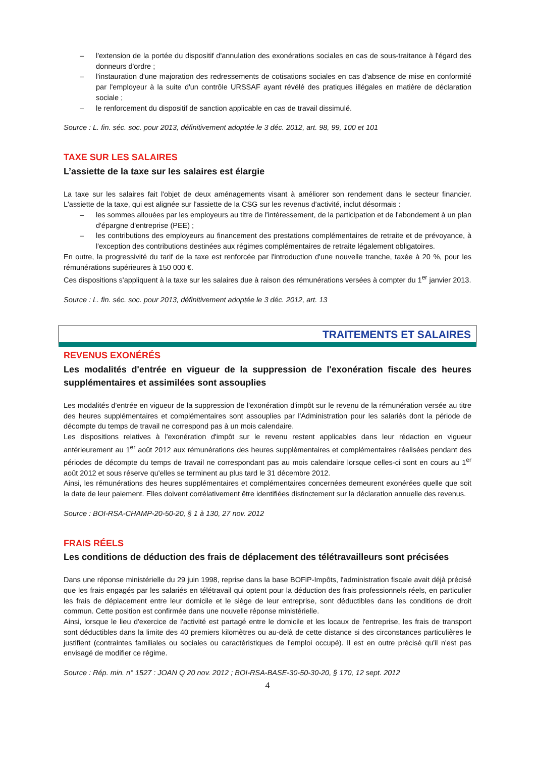– l'extension de la portée du dispositif d'annulation des exonérations sociales en cas de sous-traitance à l'égard des donneurs d'ordre ;
– l'instauration d'une majoration des redressements de cotisations sociales en cas d'absence de mise en conformité par l'employeur à la suite d'un contrôle URSSAF ayant révélé des pratiques illégales en matière de déclaration sociale ;
– le renforcement du dispositif de sanction applicable en cas de travail dissimulé.
Source : L. fin. séc. soc. pour 2013, définitivement adoptée le 3 déc. 2012, art. 98, 99, 100 et 101
TAXE SUR LES SALAIRES
L’assiette de la taxe sur les salaires est élargie
La taxe sur les salaires fait l'objet de deux aménagements visant à améliorer son rendement dans le secteur financier. L'assiette de la taxe, qui est alignée sur l'assiette de la CSG sur les revenus d'activité, inclut désormais :
– les sommes allouées par les employeurs au titre de l'intéressement, de la participation et de l'abondement à un plan d'épargne d'entreprise (PEE) ;
– les contributions des employeurs au financement des prestations complémentaires de retraite et de prévoyance, à l'exception des contributions destinées aux régimes complémentaires de retraite légalement obligatoires.
En outre, la progressivité du tarif de la taxe est renforcée par l'introduction d'une nouvelle tranche, taxée à 20 %, pour les rémunérations supérieures à 150 000 €.
Ces dispositions s'appliquent à la taxe sur les salaires due à raison des rémunérations versées à compter du 1<sup>er</sup> janvier 2013.
Source : L. fin. séc. soc. pour 2013, définitivement adoptée le 3 déc. 2012, art. 13
TRAITEMENTS ET SALAIRES
REVENUS EXONÉRÉS
Les modalités d'entrée en vigueur de la suppression de l'exonération fiscale des heures supplémentaires et assimilées sont assouplies
Les modalités d'entrée en vigueur de la suppression de l'exonération d'impôt sur le revenu de la rémunération versée au titre des heures supplémentaires et complémentaires sont assouplies par l'Administration pour les salariés dont la période de décompte du temps de travail ne correspond pas à un mois calendaire.
Les dispositions relatives à l'exonération d'impôt sur le revenu restent applicables dans leur rédaction en vigueur antérieurement au 1<sup>er</sup> août 2012 aux rémunérations des heures supplémentaires et complémentaires réalisées pendant des périodes de décompte du temps de travail ne correspondant pas au mois calendaire lorsque celles-ci sont en cours au 1<sup>er</sup> août 2012 et sous réserve qu'elles se terminent au plus tard le 31 décembre 2012.
Ainsi, les rémunérations des heures supplémentaires et complémentaires concernées demeurent exonérées quelle que soit la date de leur paiement. Elles doivent corrélativement être identifiées distinctement sur la déclaration annuelle des revenus.
Source : BOI-RSA-CHAMP-20-50-20, § 1 à 130, 27 nov. 2012
FRAIS RÉELS
Les conditions de déduction des frais de déplacement des télétravailleurs sont précisées
Dans une réponse ministérielle du 29 juin 1998, reprise dans la base BOFiP-Impôts, l'administration fiscale avait déjà précisé que les frais engagés par les salariés en télétravail qui optent pour la déduction des frais professionnels réels, en particulier les frais de déplacement entre leur domicile et le siège de leur entreprise, sont déductibles dans les conditions de droit commun. Cette position est confirmée dans une nouvelle réponse ministérielle.
Ainsi, lorsque le lieu d'exercice de l'activité est partagé entre le domicile et les locaux de l'entreprise, les frais de transport sont déductibles dans la limite des 40 premiers kilomètres ou au-delà de cette distance si des circonstances particulières le justifient (contraintes familiales ou sociales ou caractéristiques de l'emploi occupé). Il est en outre précisé qu'il n'est pas envisagé de modifier ce régime.
Source : Rép. min. n° 1527 : JOAN Q 20 nov. 2012 ; BOI-RSA-BASE-30-50-30-20, § 170, 12 sept. 2012
4